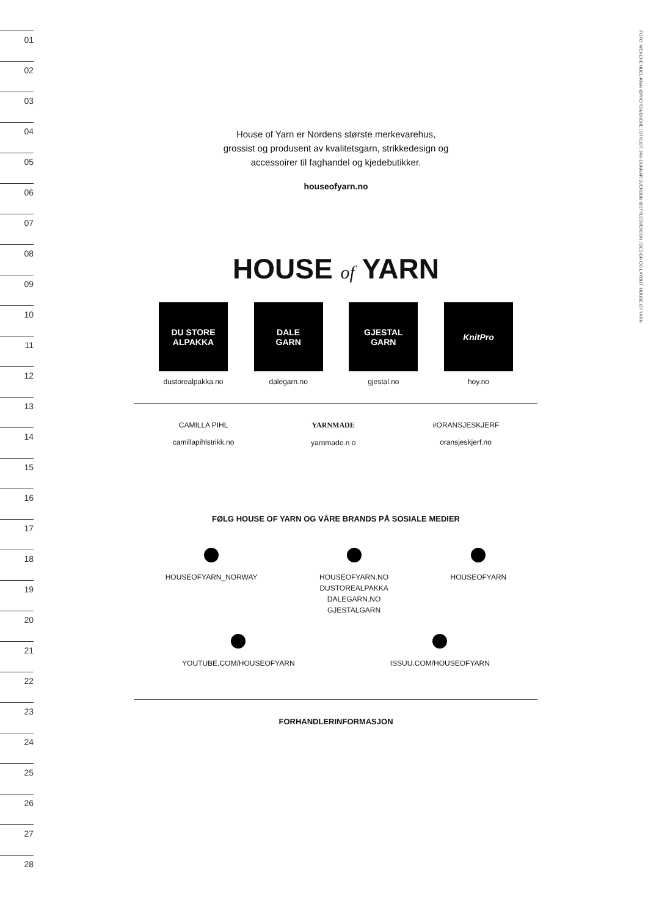01
02
03
04
05
06
07
08
09
10
11
12
13
14
15
16
17
18
19
20
21
22
23
24
25
26
27
28
FOTO: WENCHE HOEL-KNAI @PHOTOWENCHE | STYLIST: JAN GUNNAR SVENSON @STYLESVENSON | DESIGN OG LAYOUT: HOUSE OF YARN
House of Yarn er Nordens største merkevarehus,
grossist og produsent av kvalitetsgarn, strikkedesign og
accessoirer til faghandel og kjedebutikker.
houseofyarn.no
HOUSE of YARN
DU STORE
ALPAKKA
dustorealpakka.no
DALE
GARN
dalegarn.no
GJESTAL
GARN
gjestal.no
KnitPro
hoy.no
CAMILLA PIHL
camillapihlstrikk.no
YARNMADE
yarnmade.n o
#ORANSJESKJERF
oransjeskjerf.no
FØLG HOUSE OF YARN OG VÅRE BRANDS PÅ SOSIALE MEDIER
HOUSEOFYARN_NORWAY
HOUSEOFYARN.NO
DUSTOREALPAKKA
DALEGARN.NO
GJESTALGARN
HOUSEOFYARN
YOUTUBE.COM/HOUSEOFYARN
ISSUU.COM/HOUSEOFYARN
FORHANDLERINFORMASJON